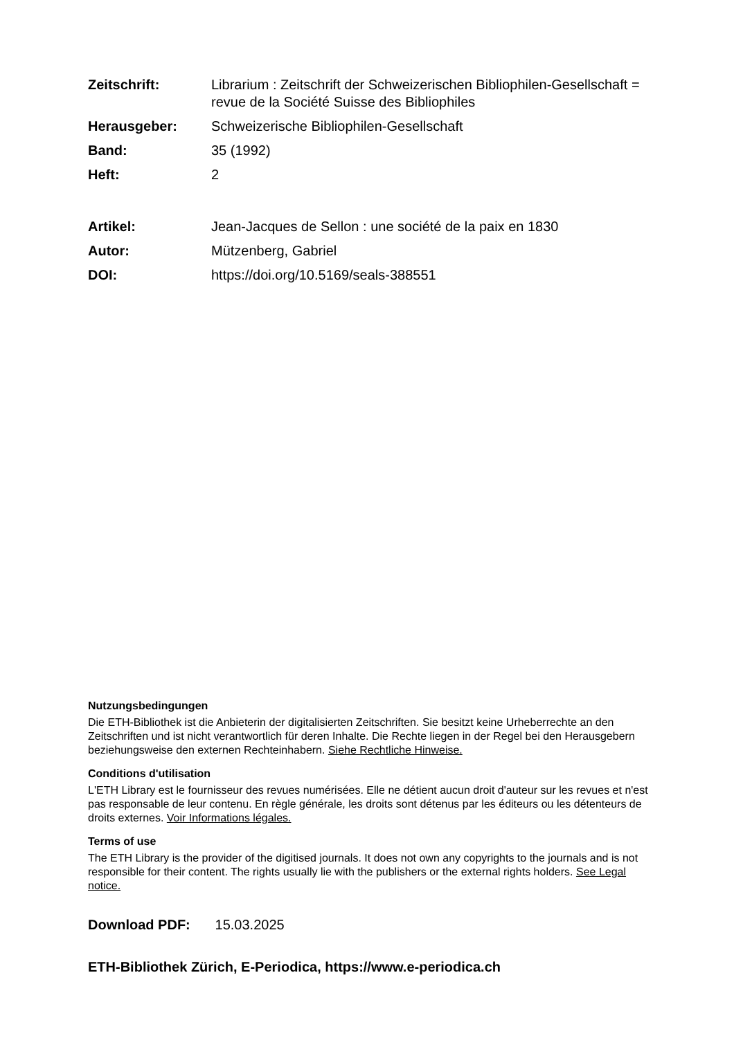Zeitschrift: Librarium : Zeitschrift der Schweizerischen Bibliophilen-Gesellschaft = revue de la Société Suisse des Bibliophiles
Herausgeber: Schweizerische Bibliophilen-Gesellschaft
Band: 35 (1992)
Heft: 2
Artikel: Jean-Jacques de Sellon : une société de la paix en 1830
Autor: Mützenberg, Gabriel
DOI: https://doi.org/10.5169/seals-388551
Nutzungsbedingungen
Die ETH-Bibliothek ist die Anbieterin der digitalisierten Zeitschriften. Sie besitzt keine Urheberrechte an den Zeitschriften und ist nicht verantwortlich für deren Inhalte. Die Rechte liegen in der Regel bei den Herausgebern beziehungsweise den externen Rechteinhabern. Siehe Rechtliche Hinweise.
Conditions d'utilisation
L'ETH Library est le fournisseur des revues numérisées. Elle ne détient aucun droit d'auteur sur les revues et n'est pas responsable de leur contenu. En règle générale, les droits sont détenus par les éditeurs ou les détenteurs de droits externes. Voir Informations légales.
Terms of use
The ETH Library is the provider of the digitised journals. It does not own any copyrights to the journals and is not responsible for their content. The rights usually lie with the publishers or the external rights holders. See Legal notice.
Download PDF: 15.03.2025
ETH-Bibliothek Zürich, E-Periodica, https://www.e-periodica.ch